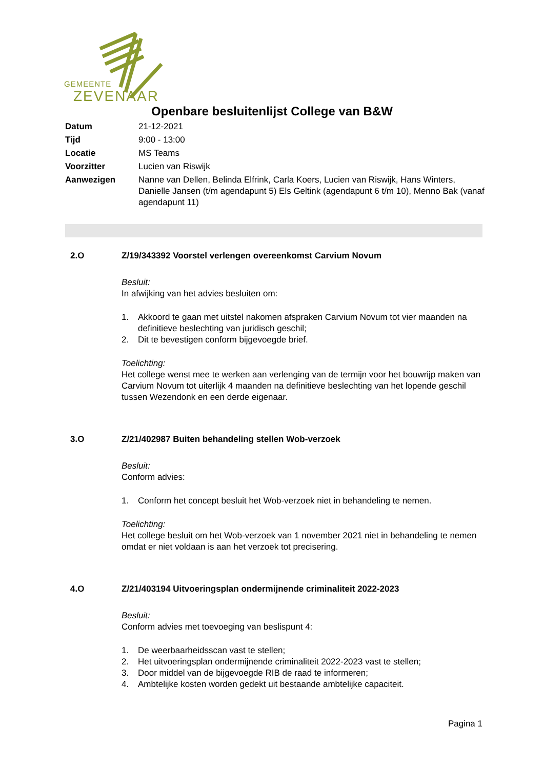GEMEENTE
ZEVENAAR
Openbare besluitenlijst College van B&W
| Datum | 21-12-2021 |
| Tijd | 9:00 - 13:00 |
| Locatie | MS Teams |
| Voorzitter | Lucien van Riswijk |
| Aanwezigen | Nanne van Dellen, Belinda Elfrink, Carla Koers, Lucien van Riswijk, Hans Winters, Danielle Jansen (t/m agendapunt 5) Els Geltink (agendapunt 6 t/m 10), Menno Bak (vanaf agendapunt 11) |
2.O Z/19/343392 Voorstel verlengen overeenkomst Carvium Novum
Besluit:
In afwijking van het advies besluiten om:
1. Akkoord te gaan met uitstel nakomen afspraken Carvium Novum tot vier maanden na definitieve beslechting van juridisch geschil;
2. Dit te bevestigen conform bijgevoegde brief.
Toelichting:
Het college wenst mee te werken aan verlenging van de termijn voor het bouwrijp maken van Carvium Novum tot uiterlijk 4 maanden na definitieve beslechting van het lopende geschil tussen Wezendonk en een derde eigenaar.
3.O Z/21/402987 Buiten behandeling stellen Wob-verzoek
Besluit:
Conform advies:
1. Conform het concept besluit het Wob-verzoek niet in behandeling te nemen.
Toelichting:
Het college besluit om het Wob-verzoek van 1 november 2021 niet in behandeling te nemen omdat er niet voldaan is aan het verzoek tot precisering.
4.O Z/21/403194 Uitvoeringsplan ondermijnende criminaliteit 2022-2023
Besluit:
Conform advies met toevoeging van beslispunt 4:
1. De weerbaarheidsscan vast te stellen;
2. Het uitvoeringsplan ondermijnende criminaliteit 2022-2023 vast te stellen;
3. Door middel van de bijgevoegde RIB de raad te informeren;
4. Ambtelijke kosten worden gedekt uit bestaande ambtelijke capaciteit.
Pagina 1